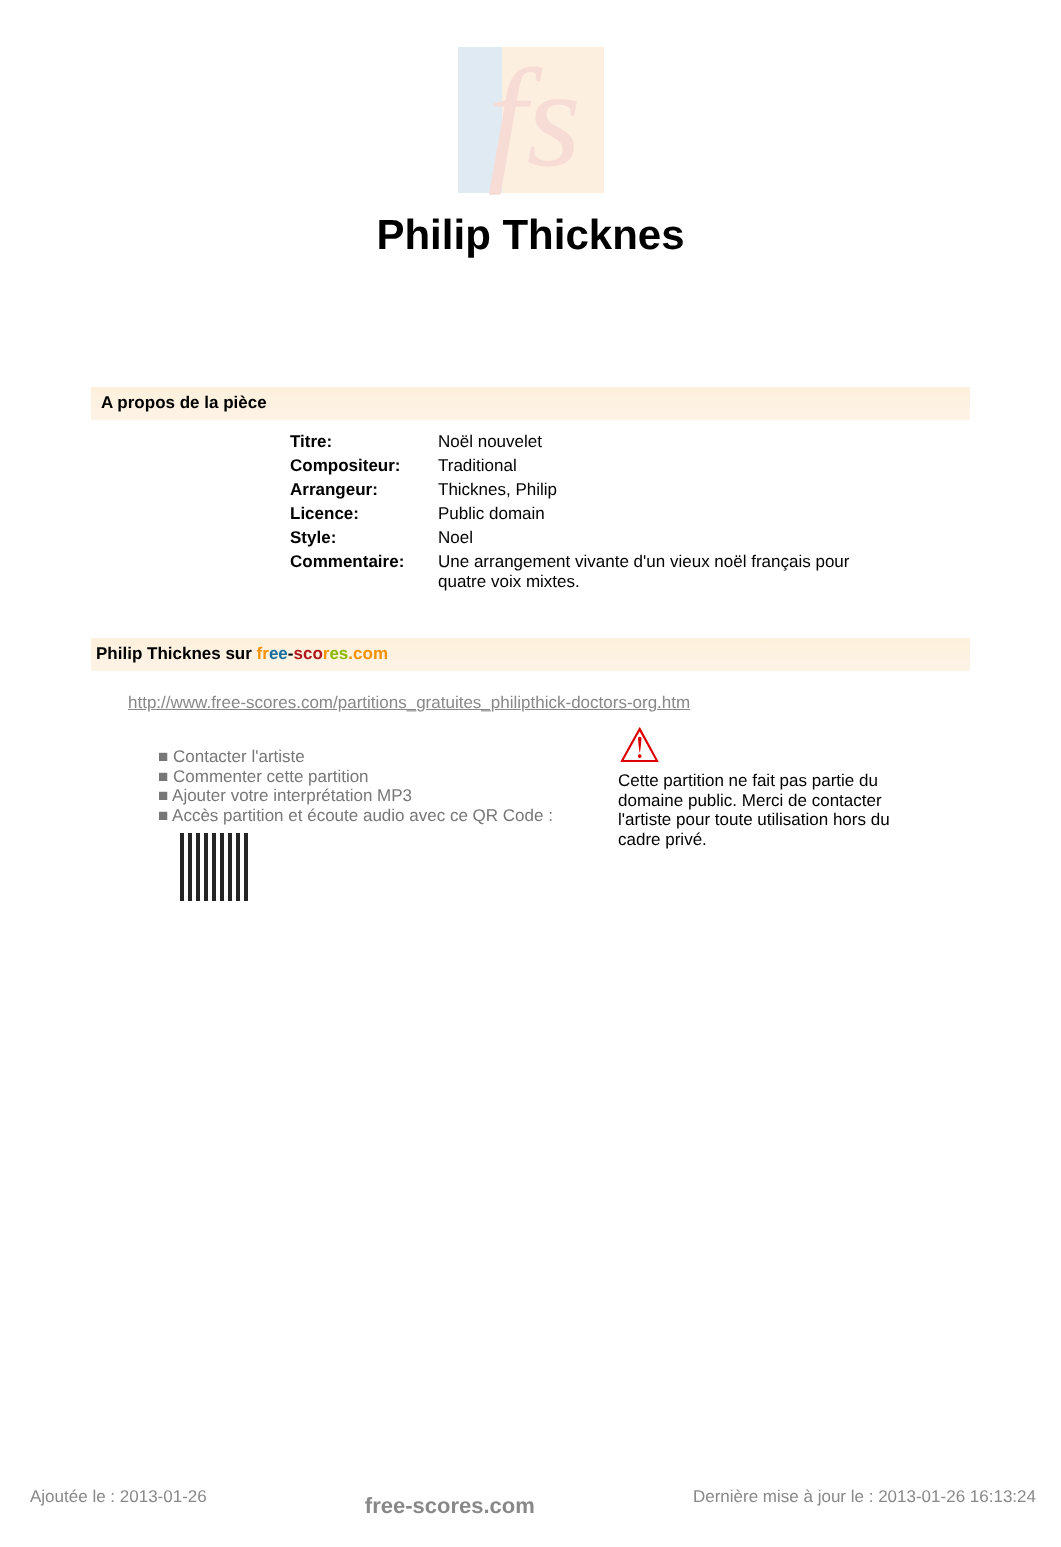fs
Philip Thicknes
A propos de la pièce
| Titre: | Noël nouvelet |
| Compositeur: | Traditional |
| Arrangeur: | Thicknes, Philip |
| Licence: | Public domain |
| Style: | Noel |
| Commentaire: | Une arrangement vivante d'un vieux noël français pour quatre voix mixtes. |
Philip Thicknes sur fr ee-sco res.com
http://www.free-scores.com/partitions_gratuites_philipthick-doctors-org.htm
■ Contacter l'artiste
■ Commenter cette partition
■ Ajouter votre interprétation MP3
■ Accès partition et écoute audio avec ce QR Code :
⚠
Cette partition ne fait pas partie du domaine public. Merci de contacter l'artiste pour toute utilisation hors du cadre privé.
Ajoutée le : 2013-01-26 free-scores.com Dernière mise à jour le : 2013-01-26 16:13:24